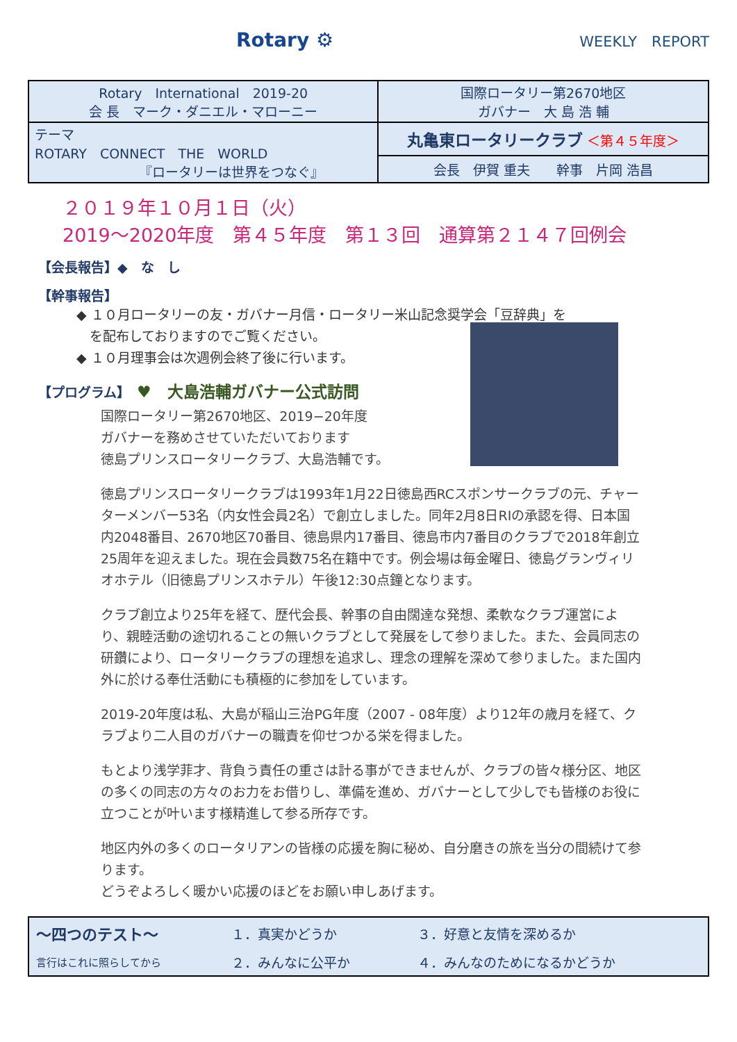Rotary ⚙
WEEKLY　REPORT
| Rotary International 2019-20 会 長 マーク・ダニエル・マローニー | 国際ロータリー第2670地区 ガバナー 大 島 浩 輔 |
| テーマ ROTARY CONNECT THE WORLD 『ロータリーは世界をつなぐ』 | 丸亀東ロータリークラブ ＜第４５年度＞ |
| | 会長 伊賀 重夫 幹事 片岡 浩昌 |
２０１９年１０月１日（火）
2019～2020年度　第４５年度　第１３回　通算第２１４７回例会
【会長報告】◆　な　し
【幹事報告】
◆ １０月ロータリーの友・ガバナー月信・ロータリー米山記念奨学会「豆辞典」を
　を配布しておりますのでご覧ください。
◆ １０月理事会は次週例会終了後に行います。
【プログラム】　♥　大島浩輔ガバナー公式訪問
国際ロータリー第2670地区、2019−20年度
ガバナーを務めさせていただいております
徳島プリンスロータリークラブ、大島浩輔です。
徳島プリンスロータリークラブは1993年1月22日徳島西RCスポンサークラブの元、チャーターメンバー53名（内女性会員2名）で創立しました。同年2月8日RIの承認を得、日本国内2048番目、2670地区70番目、徳島県内17番目、徳島市内7番目のクラブで2018年創立25周年を迎えました。現在会員数75名在籍中です。例会場は毎金曜日、徳島グランヴィリオホテル（旧徳島プリンスホテル）午後12:30点鐘となります。
クラブ創立より25年を経て、歴代会長、幹事の自由闊達な発想、柔軟なクラブ運営により、親睦活動の途切れることの無いクラブとして発展をして参りました。また、会員同志の研鑽により、ロータリークラブの理想を追求し、理念の理解を深めて参りました。また国内外に於ける奉仕活動にも積極的に参加をしています。
2019-20年度は私、大島が稲山三治PG年度（2007 - 08年度）より12年の歳月を経て、クラブより二人目のガバナーの職責を仰せつかる栄を得ました。
もとより浅学菲才、背負う責任の重さは計る事ができませんが、クラブの皆々様分区、地区の多くの同志の方々のお力をお借りし、準備を進め、ガバナーとして少しでも皆様のお役に立つことが叶います様精進して参る所存です。
地区内外の多くのロータリアンの皆様の応援を胸に秘め、自分磨きの旅を当分の間続けて参ります。
どうぞよろしく暖かい応援のほどをお願い申しあげます。
| ～四つのテスト～ | １．真実かどうか | ３．好意と友情を深めるか |
| 言行はこれに照らしてから | ２．みんなに公平か | ４．みんなのためになるかどうか |